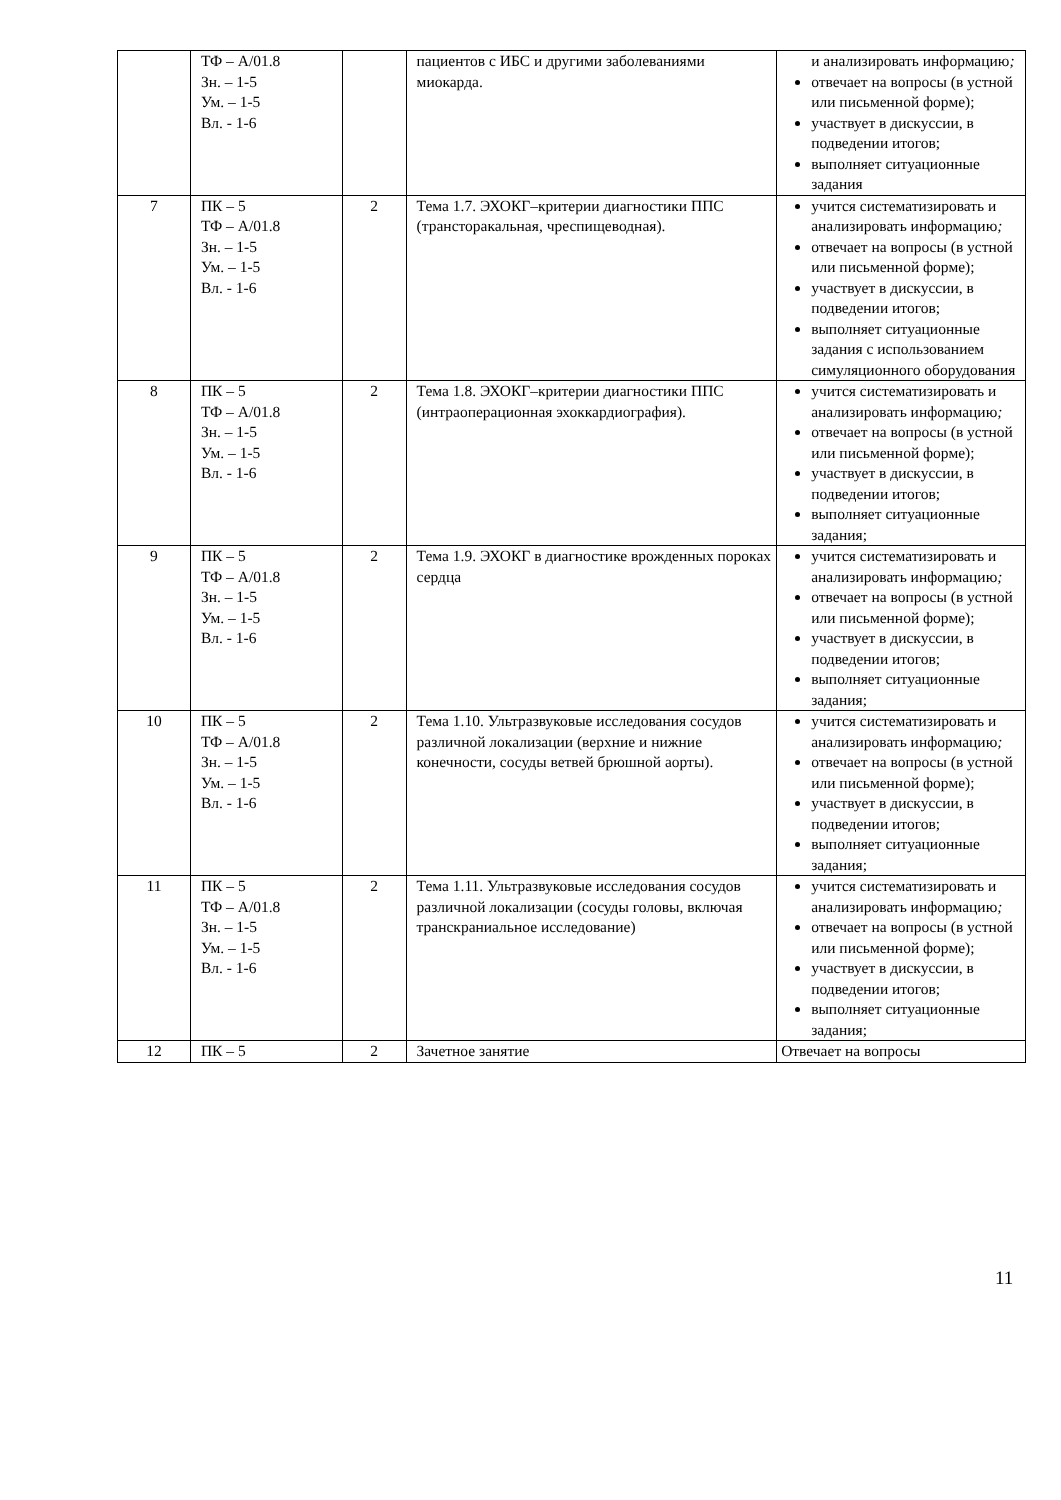| | ТФ – А/01.8 Зн. – 1-5 Ум. – 1-5 Вл. - 1-6 | | пациентов с ИБС и другими заболеваниями миокарда. | и анализировать информацию ; отвечает на вопросы (в устной или письменной форме); участвует в дискуссии, в подведении итогов; выполняет ситуационные задания |
| 7 | ПК – 5 ТФ – А/01.8 Зн. – 1-5 Ум. – 1-5 Вл. - 1-6 | 2 | Тема 1.7. ЭХОКГ–критерии диагностики ППС (трансторакальная, чреспищеводная). | учится систематизировать и анализировать информацию ; отвечает на вопросы (в устной или письменной форме); участвует в дискуссии, в подведении итогов; выполняет ситуационные задания с использованием симуляционного оборудования |
| 8 | ПК – 5 ТФ – А/01.8 Зн. – 1-5 Ум. – 1-5 Вл. - 1-6 | 2 | Тема 1.8. ЭХОКГ–критерии диагностики ППС (интраоперационная эхоккардиография). | учится систематизировать и анализировать информацию ; отвечает на вопросы (в устной или письменной форме); участвует в дискуссии, в подведении итогов; выполняет ситуационные задания; |
| 9 | ПК – 5 ТФ – А/01.8 Зн. – 1-5 Ум. – 1-5 Вл. - 1-6 | 2 | Тема 1.9. ЭХОКГ в диагностике врожденных пороках сердца | учится систематизировать и анализировать информацию ; отвечает на вопросы (в устной или письменной форме); участвует в дискуссии, в подведении итогов; выполняет ситуационные задания; |
| 10 | ПК – 5 ТФ – А/01.8 Зн. – 1-5 Ум. – 1-5 Вл. - 1-6 | 2 | Тема 1.10. Ультразвуковые исследования сосудов различной локализации (верхние и нижние конечности, сосуды ветвей брюшной аорты). | учится систематизировать и анализировать информацию ; отвечает на вопросы (в устной или письменной форме); участвует в дискуссии, в подведении итогов; выполняет ситуационные задания; |
| 11 | ПК – 5 ТФ – А/01.8 Зн. – 1-5 Ум. – 1-5 Вл. - 1-6 | 2 | Тема 1.11. Ультразвуковые исследования сосудов различной локализации (сосуды головы, включая транскраниальное исследование) | учится систематизировать и анализировать информацию ; отвечает на вопросы (в устной или письменной форме); участвует в дискуссии, в подведении итогов; выполняет ситуационные задания; |
| 12 | ПК – 5 | 2 | Зачетное занятие | Отвечает на вопросы |
11